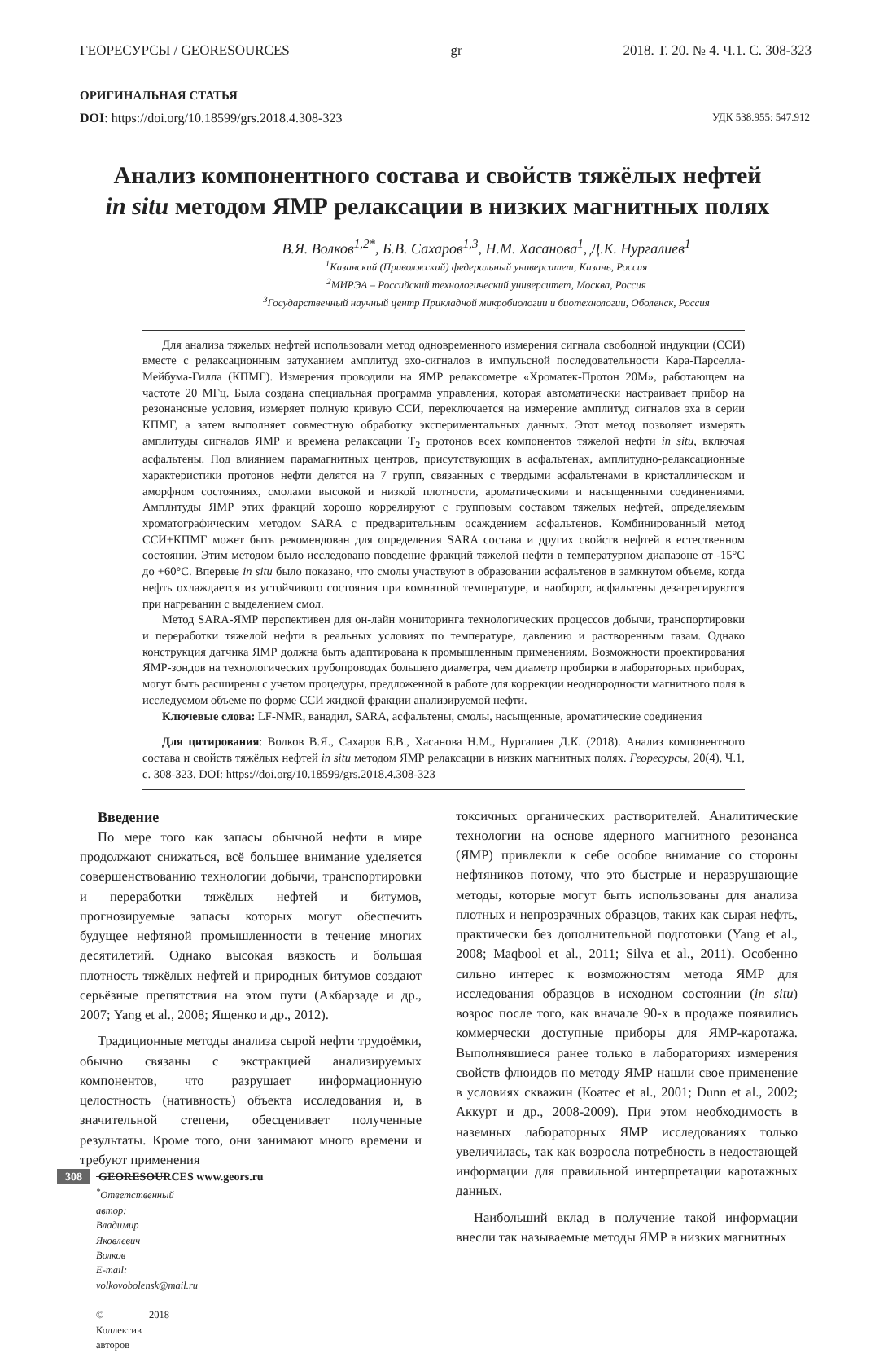ГЕОРЕСУРСЫ / GEORESOURCES gr 2018. Т. 20. № 4. Ч.1. С. 308-323
ОРИГИНАЛЬНАЯ СТАТЬЯ
DOI: https://doi.org/10.18599/grs.2018.4.308-323 УДК 538.955: 547.912
Анализ компонентного состава и свойств тяжёлых нефтей
in situ методом ЯМР релаксации в низких магнитных полях
В.Я. Волков<sup>1,2*</sup>, Б.В. Сахаров<sup>1,3</sup>, Н.М. Хасанова<sup>1</sup>, Д.К. Нургалиев<sup>1</sup>
<sup>1</sup> Казанский (Приволжский) федеральный университет, Казань, Россия
<sup>2</sup> МИРЭА – Российский технологический университет, Москва, Россия
<sup>3</sup> Государственный научный центр Прикладной микробиологии и биотехнологии, Оболенск, Россия
Для анализа тяжелых нефтей использовали метод одновременного измерения сигнала свободной индукции (ССИ) вместе с релаксационным затуханием амплитуд эхо-сигналов в импульсной последовательности Кара-Парселла-Мейбума-Гилла (КПМГ). Измерения проводили на ЯМР релаксометре «Хроматек-Протон 20М», работающем на частоте 20 МГц. Была создана специальная программа управления, которая автоматически настраивает прибор на резонансные условия, измеряет полную кривую ССИ, переключается на измерение амплитуд сигналов эха в серии КПМГ, а затем выполняет совместную обработку экспериментальных данных. Этот метод позволяет измерять амплитуды сигналов ЯМР и времена релаксации T<sub>2</sub> протонов всех компонентов тяжелой нефти in situ, включая асфальтены. Под влиянием парамагнитных центров, присутствующих в асфальтенах, амплитудно-релаксационные характеристики протонов нефти делятся на 7 групп, связанных с твердыми асфальтенами в кристаллическом и аморфном состояниях, смолами высокой и низкой плотности, ароматическими и насыщенными соединениями. Амплитуды ЯМР этих фракций хорошо коррелируют с групповым составом тяжелых нефтей, определяемым хроматографическим методом SARA с предварительным осаждением асфальтенов. Комбинированный метод ССИ+КПМГ может быть рекомендован для определения SARA состава и других свойств нефтей в естественном состоянии. Этим методом было исследовано поведение фракций тяжелой нефти в температурном диапазоне от -15°C до +60°C. Впервые in situ было показано, что смолы участвуют в образовании асфальтенов в замкнутом объеме, когда нефть охлаждается из устойчивого состояния при комнатной температуре, и наоборот, асфальтены дезагрегируются при нагревании с выделением смол.
Метод SARA-ЯМР перспективен для он-лайн мониторинга технологических процессов добычи, транспортировки и переработки тяжелой нефти в реальных условиях по температуре, давлению и растворенным газам. Однако конструкция датчика ЯМР должна быть адаптирована к промышленным применениям. Возможности проектирования ЯМР-зондов на технологических трубопроводах большего диаметра, чем диаметр пробирки в лабораторных приборах, могут быть расширены с учетом процедуры, предложенной в работе для коррекции неоднородности магнитного поля в исследуемом объеме по форме ССИ жидкой фракции анализируемой нефти.
Ключевые слова: LF-NMR, ванадил, SARA, асфальтены, смолы, насыщенные, ароматические соединения
Для цитирования: Волков В.Я., Сахаров Б.В., Хасанова Н.М., Нургалиев Д.К. (2018). Анализ компонентного состава и свойств тяжёлых нефтей in situ методом ЯМР релаксации в низких магнитных полях. Георесурсы, 20(4), Ч.1, с. 308-323. DOI: https://doi.org/10.18599/grs.2018.4.308-323
Введение
По мере того как запасы обычной нефти в мире продолжают снижаться, всё большее внимание уделяется совершенствованию технологии добычи, транспортировки и переработки тяжёлых нефтей и битумов, прогнозируемые запасы которых могут обеспечить будущее нефтяной промышленности в течение многих десятилетий. Однако высокая вязкость и большая плотность тяжёлых нефтей и природных битумов создают серьёзные препятствия на этом пути (Акбарзаде и др., 2007; Yang et al., 2008; Ященко и др., 2012).
Традиционные методы анализа сырой нефти трудоёмки, обычно связаны с экстракцией анализируемых компонентов, что разрушает информационную целостность (нативность) объекта исследования и, в значительной степени, обесценивает полученные результаты. Кроме того, они занимают много времени и требуют применения
<sup>*</sup> Ответственный автор: Владимир Яковлевич Волков
E-mail: volkovobolensk@mail.ru
© 2018 Коллектив авторов
токсичных органических растворителей. Аналитические технологии на основе ядерного магнитного резонанса (ЯМР) привлекли к себе особое внимание со стороны нефтяников потому, что это быстрые и неразрушающие методы, которые могут быть использованы для анализа плотных и непрозрачных образцов, таких как сырая нефть, практически без дополнительной подготовки (Yang et al., 2008; Maqbool et al., 2011; Silva et al., 2011). Особенно сильно интерес к возможностям метода ЯМР для исследования образцов в исходном состоянии (in situ) возрос после того, как вначале 90-х в продаже появились коммерчески доступные приборы для ЯМР-каротажа. Выполнявшиеся ранее только в лабораториях измерения свойств флюидов по методу ЯМР нашли свое применение в условиях скважин (Коатес et al., 2001; Dunn et al., 2002; Аккурт и др., 2008-2009). При этом необходимость в наземных лабораторных ЯМР исследованиях только увеличилась, так как возросла потребность в недостающей информации для правильной интерпретации каротажных данных.
Наибольший вклад в получение такой информации внесли так называемые методы ЯМР в низких магнитных
308 GEORESOURCES www.geors.ru